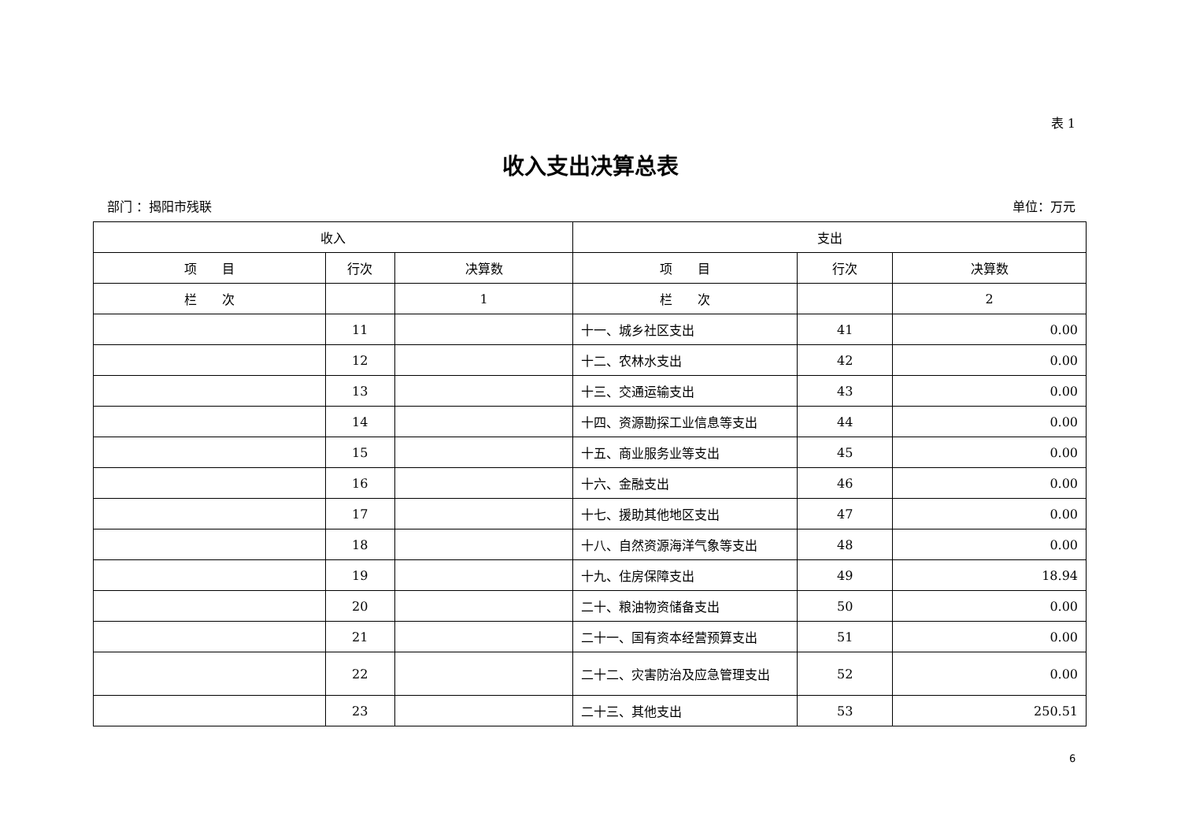表 1
收入支出决算总表
部门 ：揭阳市残联 单位：万元
| 收入 | | | 支出 | | |
| --- | --- | --- | --- | --- | --- |
| 项 目 | 行次 | 决算数 | 项 目 | 行次 | 决算数 |
| 栏 次 | | 1 | 栏 次 | | 2 |
| | 11 | | 十一、城乡社区支出 | 41 | 0.00 |
| | 12 | | 十二、农林水支出 | 42 | 0.00 |
| | 13 | | 十三、交通运输支出 | 43 | 0.00 |
| | 14 | | 十四、资源勘探工业信息等支出 | 44 | 0.00 |
| | 15 | | 十五、商业服务业等支出 | 45 | 0.00 |
| | 16 | | 十六、金融支出 | 46 | 0.00 |
| | 17 | | 十七、援助其他地区支出 | 47 | 0.00 |
| | 18 | | 十八、自然资源海洋气象等支出 | 48 | 0.00 |
| | 19 | | 十九、住房保障支出 | 49 | 18.94 |
| | 20 | | 二十、粮油物资储备支出 | 50 | 0.00 |
| | 21 | | 二十一、国有资本经营预算支出 | 51 | 0.00 |
| | 22 | | 二十二、灾害防治及应急管理支出 | 52 | 0.00 |
| | 23 | | 二十三、其他支出 | 53 | 250.51 |
6